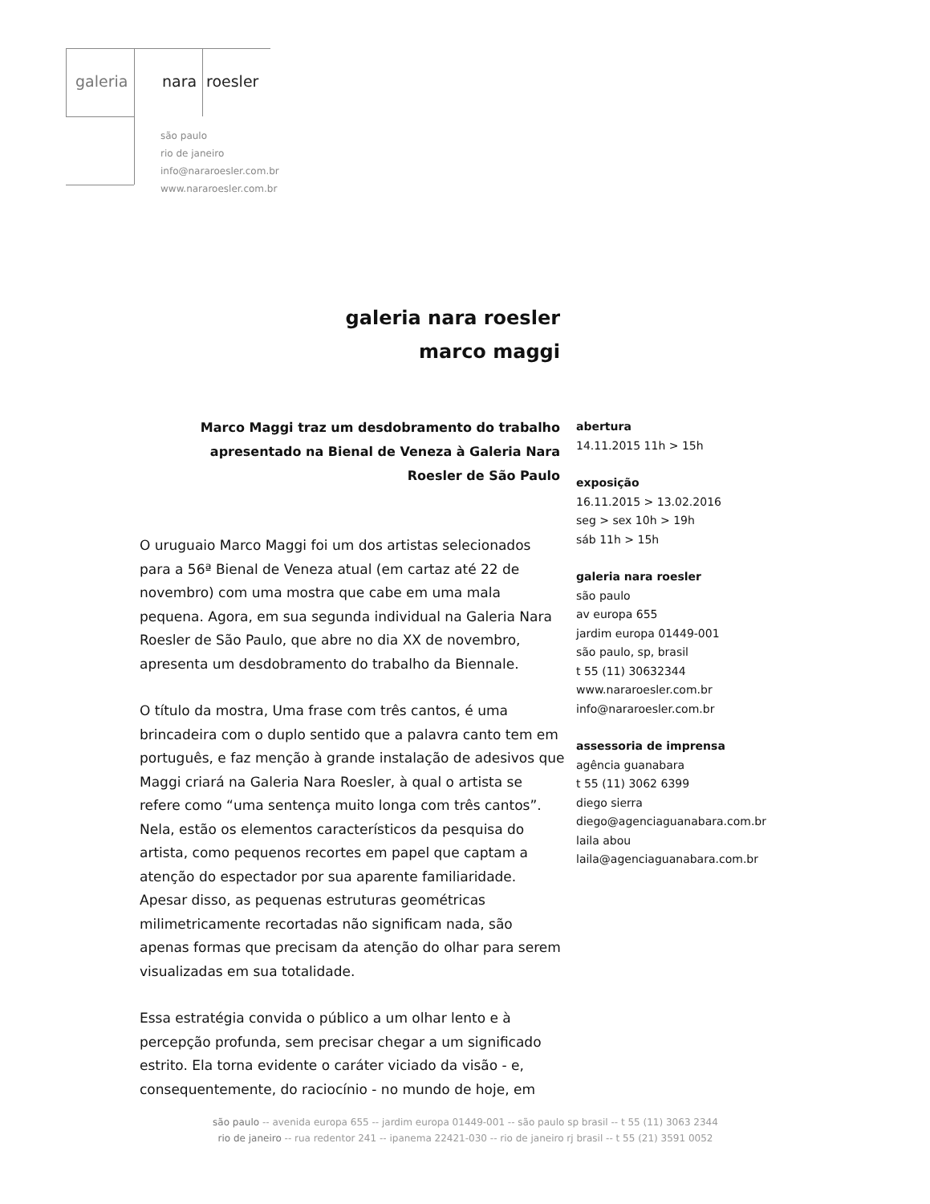galeria nara roesler
são paulo
rio de janeiro
info@nararoesler.com.br
www.nararoesler.com.br
galeria nara roesler
marco maggi
Marco Maggi traz um desdobramento do trabalho apresentado na Bienal de Veneza à Galeria Nara Roesler de São Paulo
O uruguaio Marco Maggi foi um dos artistas selecionados para a 56ª Bienal de Veneza atual (em cartaz até 22 de novembro) com uma mostra que cabe em uma mala pequena. Agora, em sua segunda individual na Galeria Nara Roesler de São Paulo, que abre no dia XX de novembro, apresenta um desdobramento do trabalho da Biennale.
O título da mostra, Uma frase com três cantos, é uma brincadeira com o duplo sentido que a palavra canto tem em português, e faz menção à grande instalação de adesivos que Maggi criará na Galeria Nara Roesler, à qual o artista se refere como “uma sentença muito longa com três cantos”. Nela, estão os elementos característicos da pesquisa do artista, como pequenos recortes em papel que captam a atenção do espectador por sua aparente familiaridade. Apesar disso, as pequenas estruturas geométricas milimetricamente recortadas não significam nada, são apenas formas que precisam da atenção do olhar para serem visualizadas em sua totalidade.
Essa estratégia convida o público a um olhar lento e à percepção profunda, sem precisar chegar a um significado estrito. Ela torna evidente o caráter viciado da visão - e, consequentemente, do raciocínio - no mundo de hoje, em
abertura
14.11.2015 11h > 15h
exposição
16.11.2015 > 13.02.2016
seg > sex 10h > 19h
sáb 11h > 15h
galeria nara roesler
são paulo
av europa 655
jardim europa 01449-001
são paulo, sp, brasil
t 55 (11) 30632344
www.nararoesler.com.br
info@nararoesler.com.br
assessoria de imprensa
agência guanabara
t 55 (11) 3062 6399
diego sierra
diego@agenciaguanabara.com.br
laila abou
laila@agenciaguanabara.com.br
são paulo -- avenida europa 655 -- jardim europa 01449-001 -- são paulo sp brasil -- t 55 (11) 3063 2344
rio de janeiro -- rua redentor 241 -- ipanema 22421-030 -- rio de janeiro rj brasil -- t 55 (21) 3591 0052